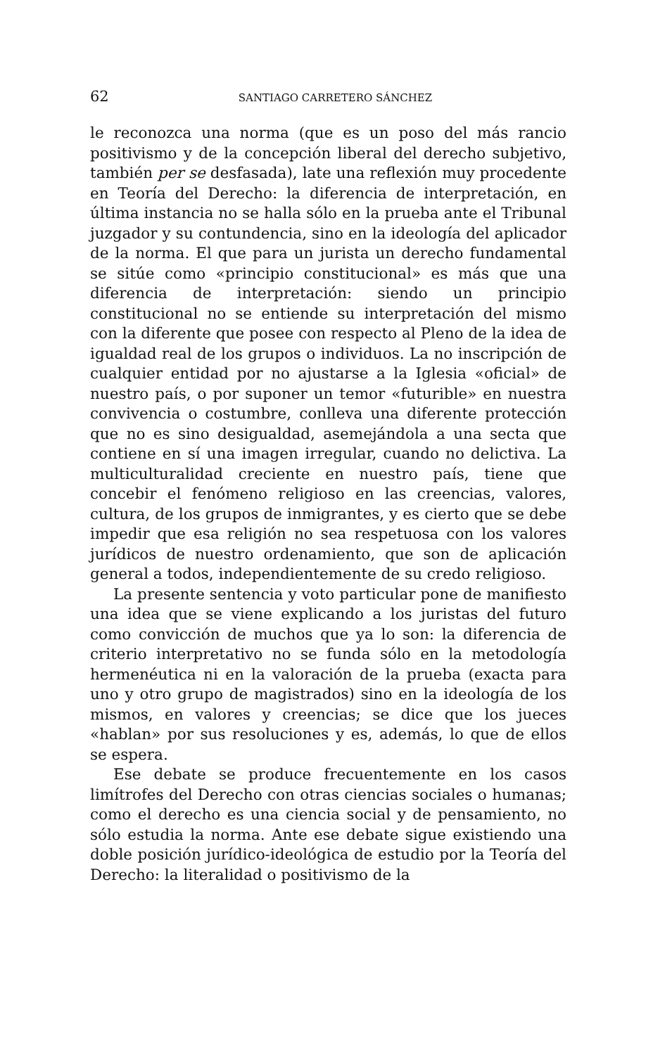62 SANTIAGO CARRETERO SÁNCHEZ
le reconozca una norma (que es un poso del más rancio positivismo y de la concepción liberal del derecho subjetivo, también per se desfasada), late una reflexión muy procedente en Teoría del Derecho: la diferencia de interpretación, en última instancia no se halla sólo en la prueba ante el Tribunal juzgador y su contundencia, sino en la ideología del aplicador de la norma. El que para un jurista un derecho fundamental se sitúe como «principio constitucional» es más que una diferencia de interpretación: siendo un principio constitucional no se entiende su interpretación del mismo con la diferente que posee con respecto al Pleno de la idea de igualdad real de los grupos o individuos. La no inscripción de cualquier entidad por no ajustarse a la Iglesia «oficial» de nuestro país, o por suponer un temor «futurible» en nuestra convivencia o costumbre, conlleva una diferente protección que no es sino desigualdad, asemejándola a una secta que contiene en sí una imagen irregular, cuando no delictiva. La multiculturalidad creciente en nuestro país, tiene que concebir el fenómeno religioso en las creencias, valores, cultura, de los grupos de inmigrantes, y es cierto que se debe impedir que esa religión no sea respetuosa con los valores jurídicos de nuestro ordenamiento, que son de aplicación general a todos, independientemente de su credo religioso.
La presente sentencia y voto particular pone de manifiesto una idea que se viene explicando a los juristas del futuro como convicción de muchos que ya lo son: la diferencia de criterio interpretativo no se funda sólo en la metodología hermenéutica ni en la valoración de la prueba (exacta para uno y otro grupo de magistrados) sino en la ideología de los mismos, en valores y creencias; se dice que los jueces «hablan» por sus resoluciones y es, además, lo que de ellos se espera.
Ese debate se produce frecuentemente en los casos limítrofes del Derecho con otras ciencias sociales o humanas; como el derecho es una ciencia social y de pensamiento, no sólo estudia la norma. Ante ese debate sigue existiendo una doble posición jurídico-ideológica de estudio por la Teoría del Derecho: la literalidad o positivismo de la